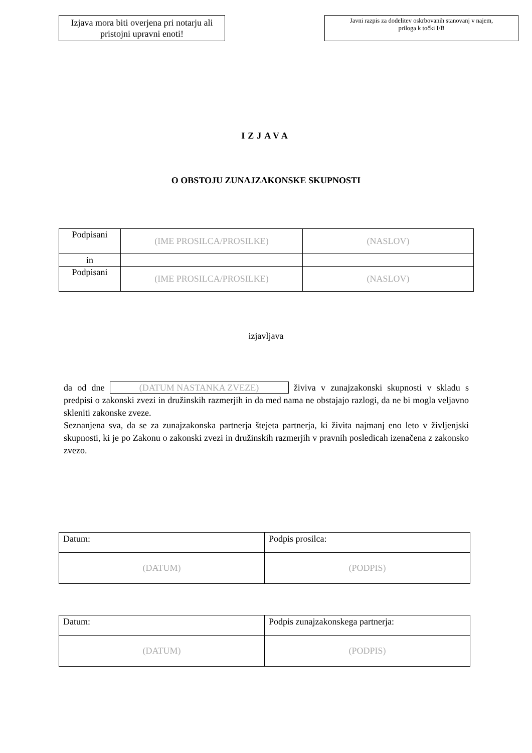Izjava mora biti overjena pri notarju ali pristojni upravni enoti!
Javni razpis za dodelitev oskrbovanih stanovanj v najem,
priloga k točki I/B
IZJAVA
O OBSTOJU ZUNAJZAKONSKE SKUPNOSTI
| Podpisani | (IME PROSILCA/PROSILKE) | (NASLOV) |
| in | | |
| Podpisani | (IME PROSILCA/PROSILKE) | (NASLOV) |
izjavljava
da od dne (DATUM NASTANKA ZVEZE) živiva v zunajzakonski skupnosti v skladu s predpisi o zakonski zvezi in družinskih razmerjih in da med nama ne obstajajo razlogi, da ne bi mogla veljavno skleniti zakonske zveze.
Seznanjena sva, da se za zunajzakonska partnerja štejeta partnerja, ki živita najmanj eno leto v življenjski skupnosti, ki je po Zakonu o zakonski zvezi in družinskih razmerjih v pravnih posledicah izenačena z zakonsko zvezo.
| Datum: | Podpis prosilca: |
| (DATUM) | (PODPIS) |
| Datum: | Podpis zunajzakonskega partnerja: |
| (DATUM) | (PODPIS) |